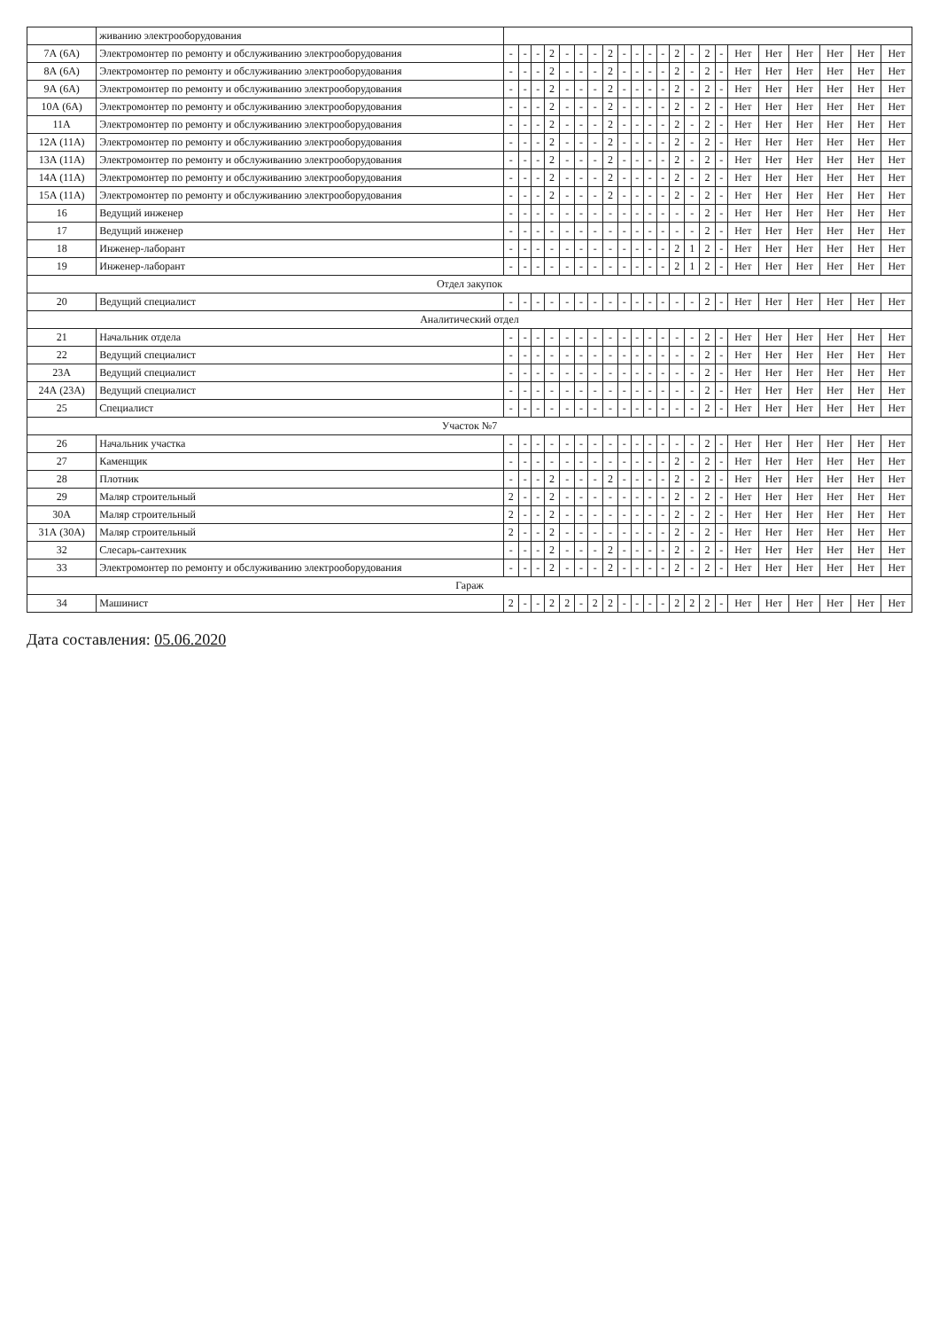| | живанию электрооборудования | | | | | | | | | | | | | | | | | | | | | | |
| 7А (6А) | Электромонтер по ремонту и обслуживанию электрооборудования | - | - | - | 2 | - | - | - | 2 | - | - | - | - | 2 | - | 2 | - | Нет | Нет | Нет | Нет | Нет | Нет |
| 8А (6А) | Электромонтер по ремонту и обслуживанию электрооборудования | - | - | - | 2 | - | - | - | 2 | - | - | - | - | 2 | - | 2 | - | Нет | Нет | Нет | Нет | Нет | Нет |
| 9А (6А) | Электромонтер по ремонту и обслуживанию электрооборудования | - | - | - | 2 | - | - | - | 2 | - | - | - | - | 2 | - | 2 | - | Нет | Нет | Нет | Нет | Нет | Нет |
| 10А (6А) | Электромонтер по ремонту и обслуживанию электрооборудования | - | - | - | 2 | - | - | - | 2 | - | - | - | - | 2 | - | 2 | - | Нет | Нет | Нет | Нет | Нет | Нет |
| 11А | Электромонтер по ремонту и обслуживанию электрооборудования | - | - | - | 2 | - | - | - | 2 | - | - | - | - | 2 | - | 2 | - | Нет | Нет | Нет | Нет | Нет | Нет |
| 12А (11А) | Электромонтер по ремонту и обслуживанию электрооборудования | - | - | - | 2 | - | - | - | 2 | - | - | - | - | 2 | - | 2 | - | Нет | Нет | Нет | Нет | Нет | Нет |
| 13А (11А) | Электромонтер по ремонту и обслуживанию электрооборудования | - | - | - | 2 | - | - | - | 2 | - | - | - | - | 2 | - | 2 | - | Нет | Нет | Нет | Нет | Нет | Нет |
| 14А (11А) | Электромонтер по ремонту и обслуживанию электрооборудования | - | - | - | 2 | - | - | - | 2 | - | - | - | - | 2 | - | 2 | - | Нет | Нет | Нет | Нет | Нет | Нет |
| 15А (11А) | Электромонтер по ремонту и обслуживанию электрооборудования | - | - | - | 2 | - | - | - | 2 | - | - | - | - | 2 | - | 2 | - | Нет | Нет | Нет | Нет | Нет | Нет |
| 16 | Ведущий инженер | - | - | - | - | - | - | - | - | - | - | - | - | - | - | 2 | - | Нет | Нет | Нет | Нет | Нет | Нет |
| 17 | Ведущий инженер | - | - | - | - | - | - | - | - | - | - | - | - | - | - | 2 | - | Нет | Нет | Нет | Нет | Нет | Нет |
| 18 | Инженер-лаборант | - | - | - | - | - | - | - | - | - | - | - | - | 2 | 1 | 2 | - | Нет | Нет | Нет | Нет | Нет | Нет |
| 19 | Инженер-лаборант | - | - | - | - | - | - | - | - | - | - | - | - | 2 | 1 | 2 | - | Нет | Нет | Нет | Нет | Нет | Нет |
| Отдел закупок | | | | | | | | | | | | | | | | | | | | | | | |
| 20 | Ведущий специалист | - | - | - | - | - | - | - | - | - | - | - | - | - | - | 2 | - | Нет | Нет | Нет | Нет | Нет | Нет |
| Аналитический отдел | | | | | | | | | | | | | | | | | | | | | | | |
| 21 | Начальник отдела | - | - | - | - | - | - | - | - | - | - | - | - | - | - | 2 | - | Нет | Нет | Нет | Нет | Нет | Нет |
| 22 | Ведущий специалист | - | - | - | - | - | - | - | - | - | - | - | - | - | - | 2 | - | Нет | Нет | Нет | Нет | Нет | Нет |
| 23А | Ведущий специалист | - | - | - | - | - | - | - | - | - | - | - | - | - | - | 2 | - | Нет | Нет | Нет | Нет | Нет | Нет |
| 24А (23А) | Ведущий специалист | - | - | - | - | - | - | - | - | - | - | - | - | - | - | 2 | - | Нет | Нет | Нет | Нет | Нет | Нет |
| 25 | Специалист | - | - | - | - | - | - | - | - | - | - | - | - | - | - | 2 | - | Нет | Нет | Нет | Нет | Нет | Нет |
| Участок №7 | | | | | | | | | | | | | | | | | | | | | | | |
| 26 | Начальник участка | - | - | - | - | - | - | - | - | - | - | - | - | - | - | 2 | - | Нет | Нет | Нет | Нет | Нет | Нет |
| 27 | Каменщик | - | - | - | - | - | - | - | - | - | - | - | - | 2 | - | 2 | - | Нет | Нет | Нет | Нет | Нет | Нет |
| 28 | Плотник | - | - | - | 2 | - | - | - | 2 | - | - | - | - | 2 | - | 2 | - | Нет | Нет | Нет | Нет | Нет | Нет |
| 29 | Маляр строительный | 2 | - | - | 2 | - | - | - | - | - | - | - | - | 2 | - | 2 | - | Нет | Нет | Нет | Нет | Нет | Нет |
| 30А | Маляр строительный | 2 | - | - | 2 | - | - | - | - | - | - | - | - | 2 | - | 2 | - | Нет | Нет | Нет | Нет | Нет | Нет |
| 31А (30А) | Маляр строительный | 2 | - | - | 2 | - | - | - | - | - | - | - | - | 2 | - | 2 | - | Нет | Нет | Нет | Нет | Нет | Нет |
| 32 | Слесарь-сантехник | - | - | - | 2 | - | - | - | 2 | - | - | - | - | 2 | - | 2 | - | Нет | Нет | Нет | Нет | Нет | Нет |
| 33 | Электромонтер по ремонту и обслуживанию электрооборудования | - | - | - | 2 | - | - | - | 2 | - | - | - | - | 2 | - | 2 | - | Нет | Нет | Нет | Нет | Нет | Нет |
| Гараж | | | | | | | | | | | | | | | | | | | | | | | |
| 34 | Машинист | 2 | - | - | 2 | 2 | - | 2 | 2 | - | - | - | - | 2 | 2 | 2 | - | Нет | Нет | Нет | Нет | Нет | Нет |
Дата составления: 05.06.2020